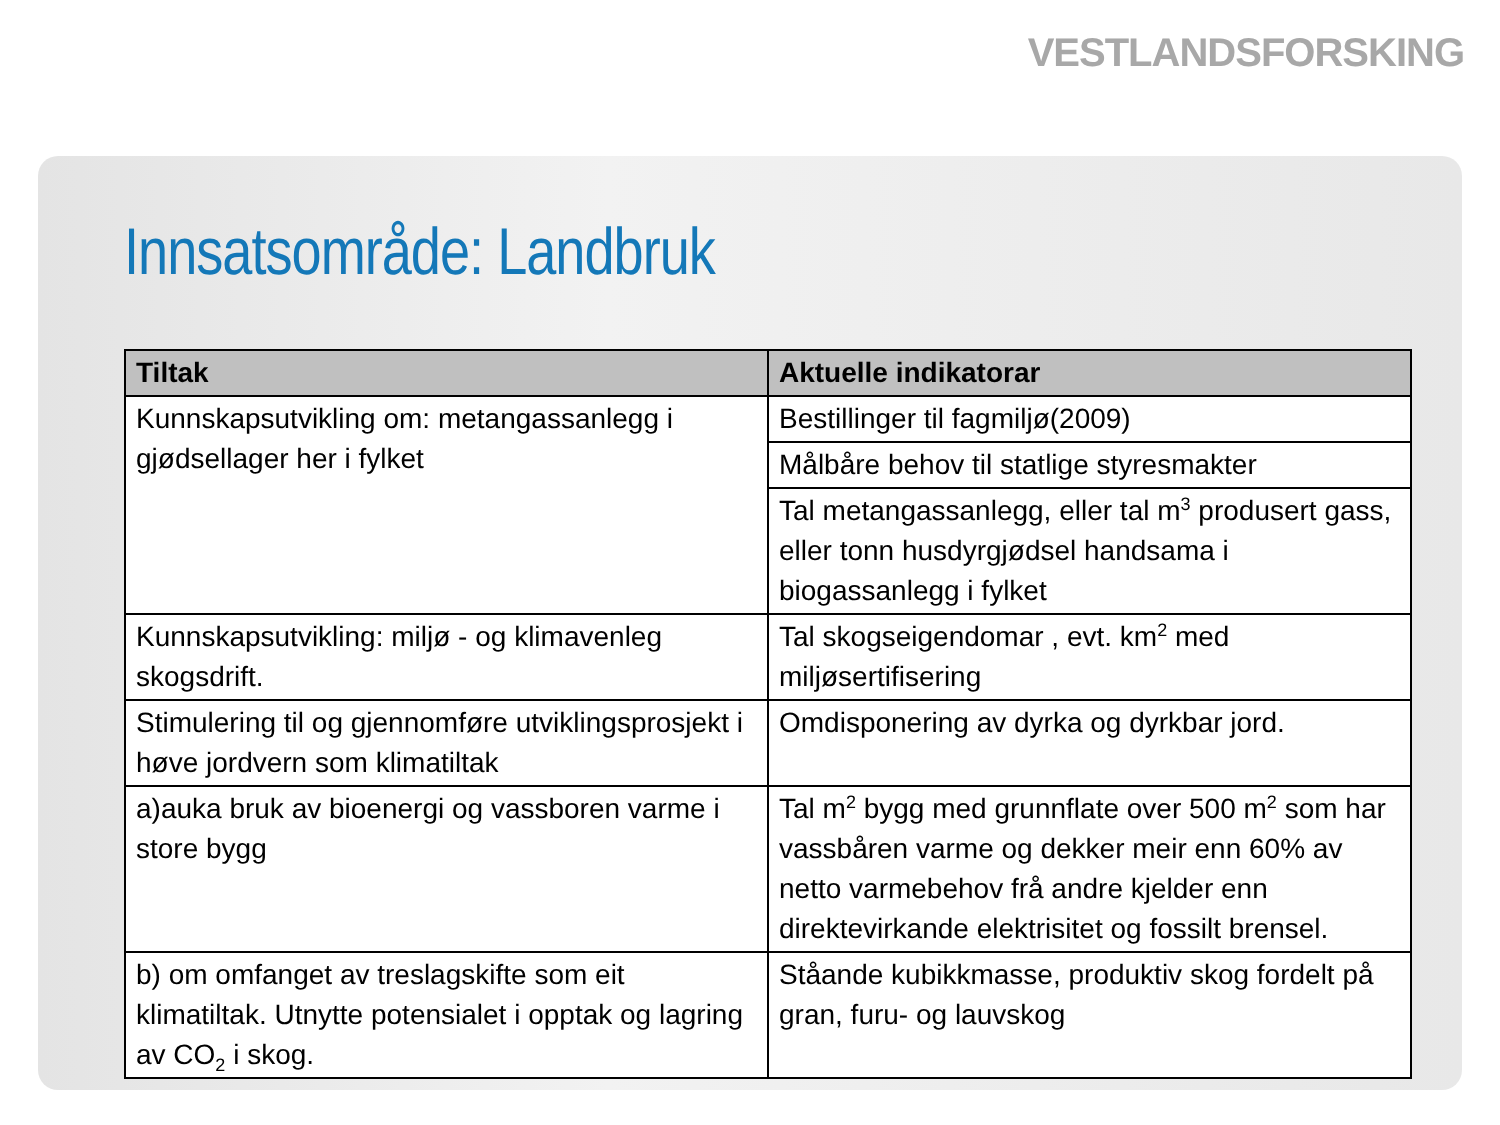VESTLANDSFORSKING
Innsatsområde: Landbruk
| Tiltak | Aktuelle indikatorar |
| --- | --- |
| Kunnskapsutvikling om: metangassanlegg i gjødsellager her i fylket | Bestillinger til fagmiljø(2009) |
| | Målbåre behov til statlige styresmakter |
| | Tal metangassanlegg, eller tal m<sup>3</sup> produsert gass, eller tonn husdyrgjødsel handsama i biogassanlegg i fylket |
| Kunnskapsutvikling: miljø - og klimavenleg skogsdrift. | Tal skogseigendomar , evt. km<sup>2</sup> med miljøsertifisering |
| Stimulering til og gjennomføre utviklingsprosjekt i høve jordvern som klimatiltak | Omdisponering av dyrka og dyrkbar jord. |
| a)auka bruk av bioenergi og vassboren varme i store bygg | Tal m<sup>2</sup> bygg med grunnflate over 500 m<sup>2</sup> som har vassbåren varme og dekker meir enn 60% av netto varmebehov frå andre kjelder enn direktevirkande elektrisitet og fossilt brensel. |
| b) om omfanget av treslagskifte som eit klimatiltak. Utnytte potensialet i opptak og lagring av CO<sub>2</sub> i skog. | Ståande kubikkmasse, produktiv skog fordelt på gran, furu- og lauvskog |